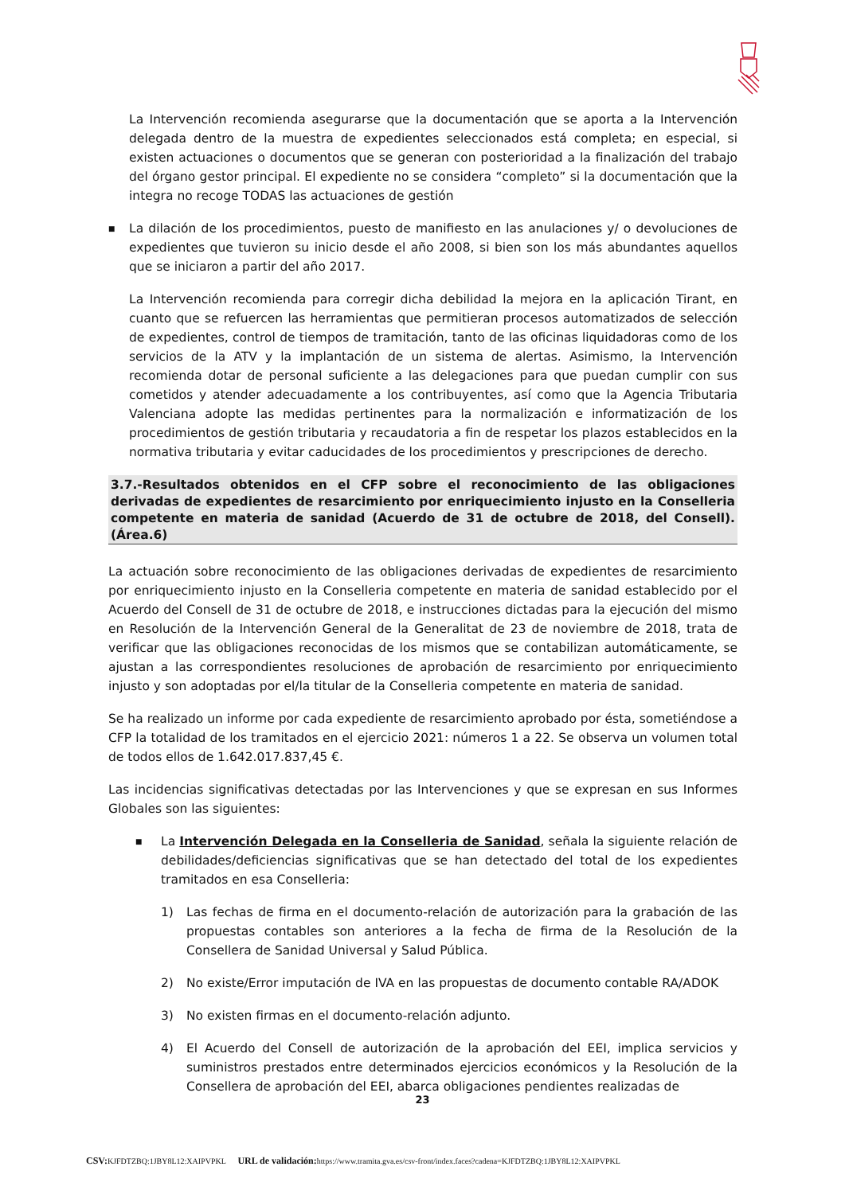La Intervención recomienda asegurarse que la documentación que se aporta a la Intervención delegada dentro de la muestra de expedientes seleccionados está completa; en especial, si existen actuaciones o documentos que se generan con posterioridad a la finalización del trabajo del órgano gestor principal. El expediente no se considera “completo” si la documentación que la integra no recoge TODAS las actuaciones de gestión
■
La dilación de los procedimientos, puesto de manifiesto en las anulaciones y/ o devoluciones de expedientes que tuvieron su inicio desde el año 2008, si bien son los más abundantes aquellos que se iniciaron a partir del año 2017.
La Intervención recomienda para corregir dicha debilidad la mejora en la aplicación Tirant, en cuanto que se refuercen las herramientas que permitieran procesos automatizados de selección de expedientes, control de tiempos de tramitación, tanto de las oficinas liquidadoras como de los servicios de la ATV y la implantación de un sistema de alertas. Asimismo, la Intervención recomienda dotar de personal suficiente a las delegaciones para que puedan cumplir con sus cometidos y atender adecuadamente a los contribuyentes, así como que la Agencia Tributaria Valenciana adopte las medidas pertinentes para la normalización e informatización de los procedimientos de gestión tributaria y recaudatoria a fin de respetar los plazos establecidos en la normativa tributaria y evitar caducidades de los procedimientos y prescripciones de derecho.
3.7.-Resultados obtenidos en el CFP sobre el reconocimiento de las obligaciones derivadas de expedientes de resarcimiento por enriquecimiento injusto en la Conselleria competente en materia de sanidad (Acuerdo de 31 de octubre de 2018, del Consell). (Área.6)
La actuación sobre reconocimiento de las obligaciones derivadas de expedientes de resarcimiento por enriquecimiento injusto en la Conselleria competente en materia de sanidad establecido por el Acuerdo del Consell de 31 de octubre de 2018, e instrucciones dictadas para la ejecución del mismo en Resolución de la Intervención General de la Generalitat de 23 de noviembre de 2018, trata de verificar que las obligaciones reconocidas de los mismos que se contabilizan automáticamente, se ajustan a las correspondientes resoluciones de aprobación de resarcimiento por enriquecimiento injusto y son adoptadas por el/la titular de la Conselleria competente en materia de sanidad.
Se ha realizado un informe por cada expediente de resarcimiento aprobado por ésta, sometiéndose a CFP la totalidad de los tramitados en el ejercicio 2021: números 1 a 22. Se observa un volumen total de todos ellos de 1.642.017.837,45 €.
Las incidencias significativas detectadas por las Intervenciones y que se expresan en sus Informes Globales son las siguientes:
■
La Intervención Delegada en la Conselleria de Sanidad, señala la siguiente relación de debilidades/deficiencias significativas que se han detectado del total de los expedientes tramitados en esa Conselleria:
1) Las fechas de firma en el documento-relación de autorización para la grabación de las propuestas contables son anteriores a la fecha de firma de la Resolución de la Consellera de Sanidad Universal y Salud Pública.
2) No existe/Error imputación de IVA en las propuestas de documento contable RA/ADOK
3) No existen firmas en el documento-relación adjunto.
4) El Acuerdo del Consell de autorización de la aprobación del EEI, implica servicios y suministros prestados entre determinados ejercicios económicos y la Resolución de la Consellera de aprobación del EEI, abarca obligaciones pendientes realizadas de
23
CSV: KJFDTZBQ:1JBY8L12:XAIPVPKL URL de validación: https://www.tramita.gva.es/csv-front/index.faces?cadena=KJFDTZBQ:1JBY8L12:XAIPVPKL